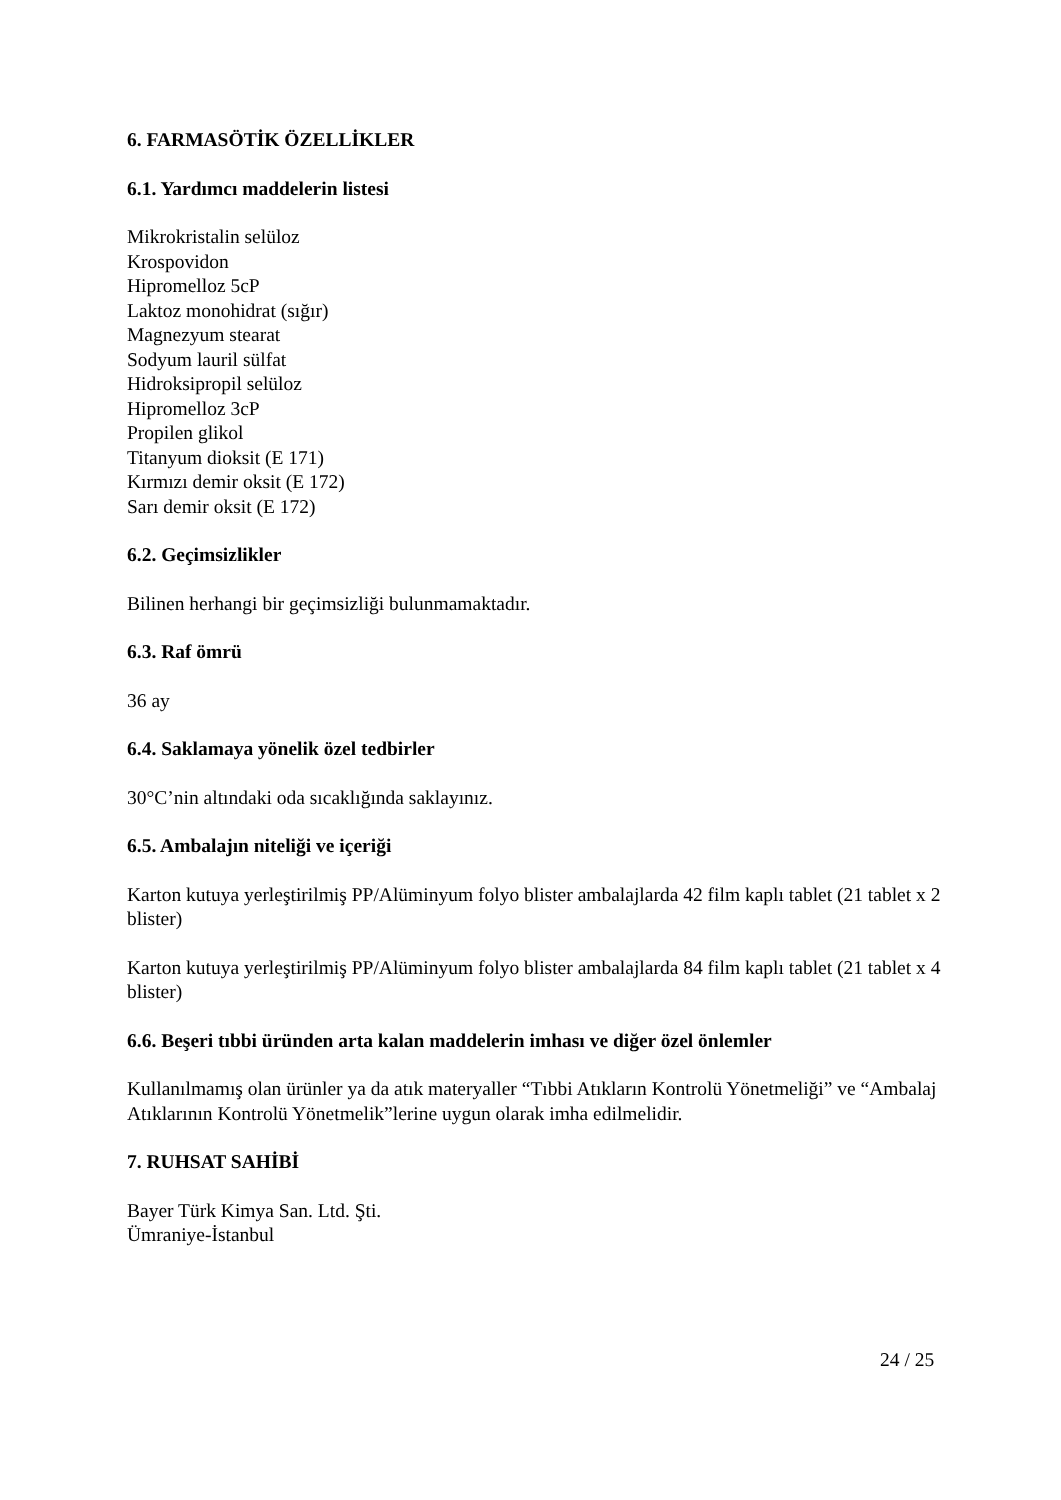6. FARMASÖTİK ÖZELLİKLER
6.1. Yardımcı maddelerin listesi
Mikrokristalin selüloz
Krospovidon
Hipromelloz 5cP
Laktoz monohidrat (sığır)
Magnezyum stearat
Sodyum lauril sülfat
Hidroksipropil selüloz
Hipromelloz 3cP
Propilen glikol
Titanyum dioksit (E 171)
Kırmızı demir oksit (E 172)
Sarı demir oksit (E 172)
6.2. Geçimsizlikler
Bilinen herhangi bir geçimsizliği bulunmamaktadır.
6.3. Raf ömrü
36 ay
6.4. Saklamaya yönelik özel tedbirler
30°C’nin altındaki oda sıcaklığında saklayınız.
6.5. Ambalajın niteliği ve içeriği
Karton kutuya yerleştirilmiş PP/Alüminyum folyo blister ambalajlarda 42 film kaplı tablet (21 tablet x 2 blister)
Karton kutuya yerleştirilmiş PP/Alüminyum folyo blister ambalajlarda 84 film kaplı tablet (21 tablet x 4 blister)
6.6. Beşeri tıbbi üründen arta kalan maddelerin imhası ve diğer özel önlemler
Kullanılmamış olan ürünler ya da atık materyaller “Tıbbi Atıkların Kontrolü Yönetmeliği” ve “Ambalaj Atıklarının Kontrolü Yönetmelik”lerine uygun olarak imha edilmelidir.
7. RUHSAT SAHİBİ
Bayer Türk Kimya San. Ltd. Şti.
Ümraniye-İstanbul
24 / 25